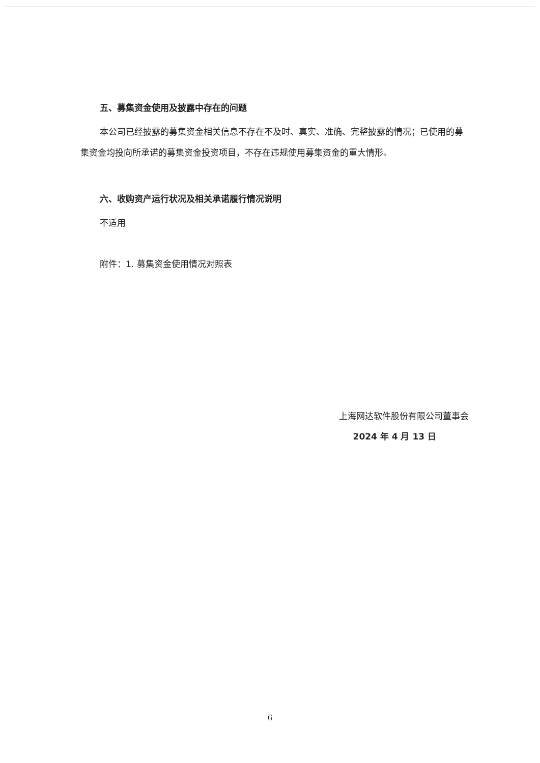五、募集资金使用及披露中存在的问题
本公司已经披露的募集资金相关信息不存在不及时、真实、准确、完整披露的情况；已使用的募集资金均投向所承诺的募集资金投资项目，不存在违规使用募集资金的重大情形。
六、收购资产运行状况及相关承诺履行情况说明
不适用
附件：1. 募集资金使用情况对照表
上海网达软件股份有限公司董事会
2024 年 4 月 13 日
6